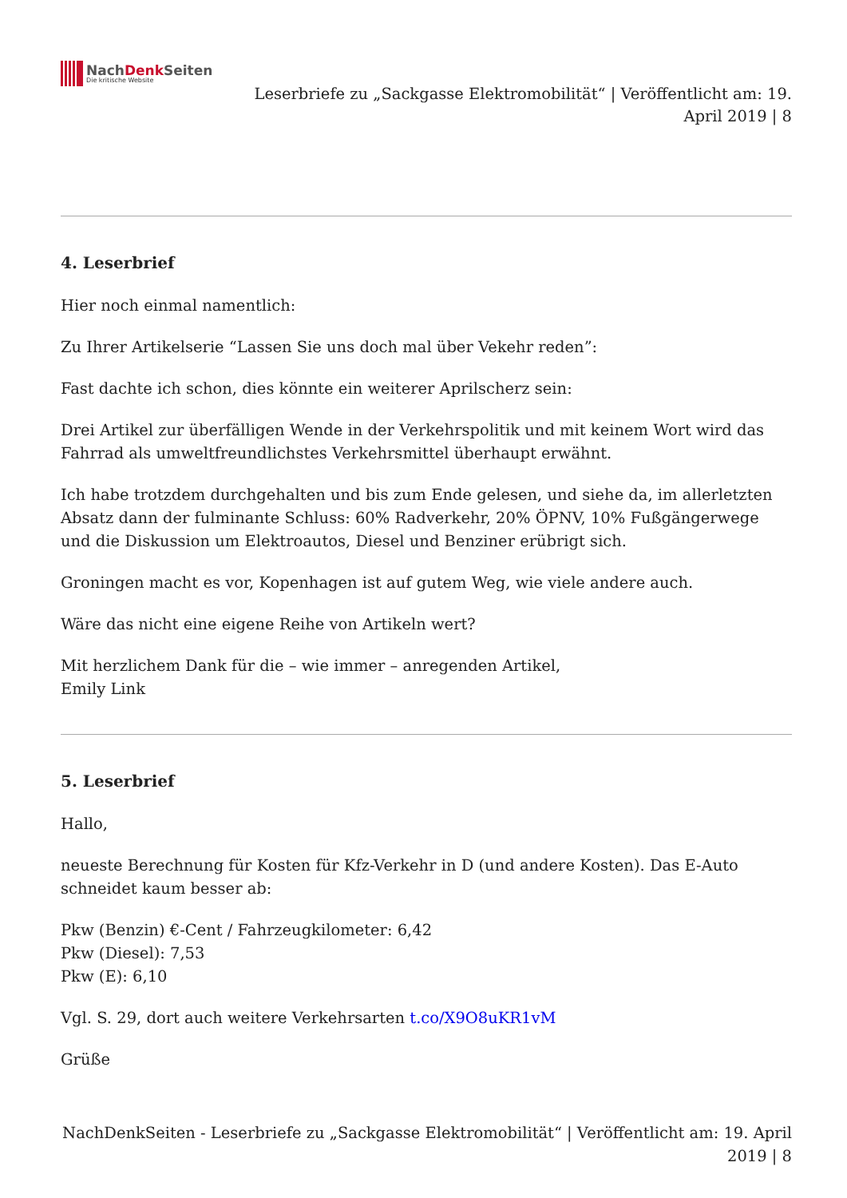NachDenk Seiten
Die kritische Website
Leserbriefe zu „Sackgasse Elektromobilität“ | Veröffentlicht am: 19.
April 2019 | 8
4. Leserbrief
Hier noch einmal namentlich:
Zu Ihrer Artikelserie “Lassen Sie uns doch mal über Vekehr reden”:
Fast dachte ich schon, dies könnte ein weiterer Aprilscherz sein:
Drei Artikel zur überfälligen Wende in der Verkehrspolitik und mit keinem Wort wird das Fahrrad als umweltfreundlichstes Verkehrsmittel überhaupt erwähnt.
Ich habe trotzdem durchgehalten und bis zum Ende gelesen, und siehe da, im allerletzten Absatz dann der fulminante Schluss: 60% Radverkehr, 20% ÖPNV, 10% Fußgängerwege und die Diskussion um Elektroautos, Diesel und Benziner erübrigt sich.
Groningen macht es vor, Kopenhagen ist auf gutem Weg, wie viele andere auch.
Wäre das nicht eine eigene Reihe von Artikeln wert?
Mit herzlichem Dank für die – wie immer – anregenden Artikel,
Emily Link
5. Leserbrief
Hallo,
neueste Berechnung für Kosten für Kfz-Verkehr in D (und andere Kosten). Das E-Auto schneidet kaum besser ab:
Pkw (Benzin) €-Cent / Fahrzeugkilometer: 6,42
Pkw (Diesel): 7,53
Pkw (E): 6,10
Vgl. S. 29, dort auch weitere Verkehrsarten t.co/X9O8uKR1vM
Grüße
NachDenkSeiten - Leserbriefe zu „Sackgasse Elektromobilität“ | Veröffentlicht am: 19. April
2019 | 8